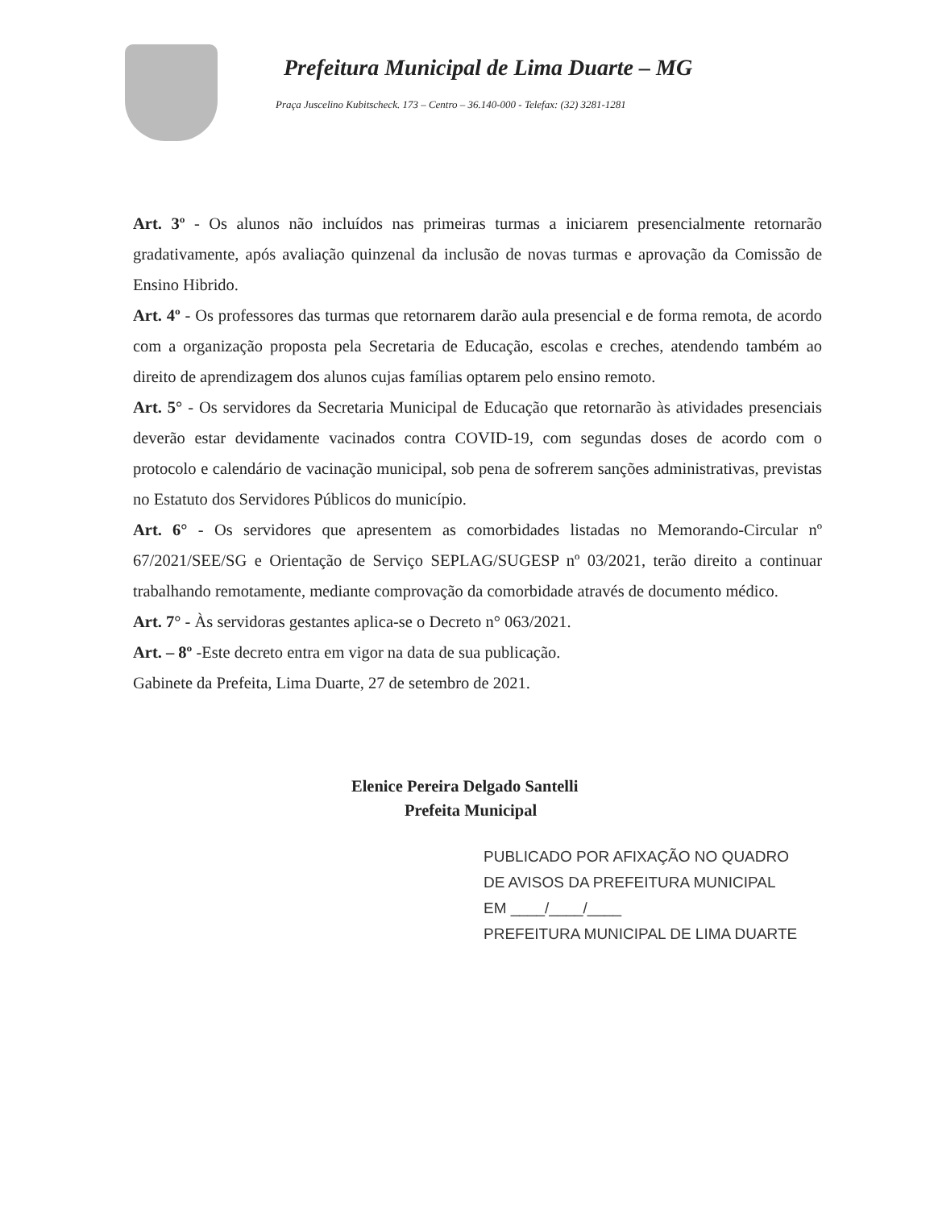Prefeitura Municipal de Lima Duarte – MG
Praça Juscelino Kubitscheck. 173 – Centro – 36.140-000 - Telefax: (32) 3281-1281
Art. 3º - Os alunos não incluídos nas primeiras turmas a iniciarem presencialmente retornarão gradativamente, após avaliação quinzenal da inclusão de novas turmas e aprovação da Comissão de Ensino Hibrido.
Art. 4º - Os professores das turmas que retornarem darão aula presencial e de forma remota, de acordo com a organização proposta pela Secretaria de Educação, escolas e creches, atendendo também ao direito de aprendizagem dos alunos cujas famílias optarem pelo ensino remoto.
Art. 5° - Os servidores da Secretaria Municipal de Educação que retornarão às atividades presenciais deverão estar devidamente vacinados contra COVID-19, com segundas doses de acordo com o protocolo e calendário de vacinação municipal, sob pena de sofrerem sanções administrativas, previstas no Estatuto dos Servidores Públicos do município.
Art. 6° - Os servidores que apresentem as comorbidades listadas no Memorando-Circular nº 67/2021/SEE/SG e Orientação de Serviço SEPLAG/SUGESP nº 03/2021, terão direito a continuar trabalhando remotamente, mediante comprovação da comorbidade através de documento médico.
Art. 7° - Às servidoras gestantes aplica-se o Decreto n° 063/2021.
Art. – 8º -Este decreto entra em vigor na data de sua publicação.
Gabinete da Prefeita, Lima Duarte, 27 de setembro de 2021.
Elenice Pereira Delgado Santelli
Prefeita Municipal
PUBLICADO POR AFIXAÇÃO NO QUADRO
DE AVISOS DA PREFEITURA MUNICIPAL
EM ____/____/____
PREFEITURA MUNICIPAL DE LIMA DUARTE